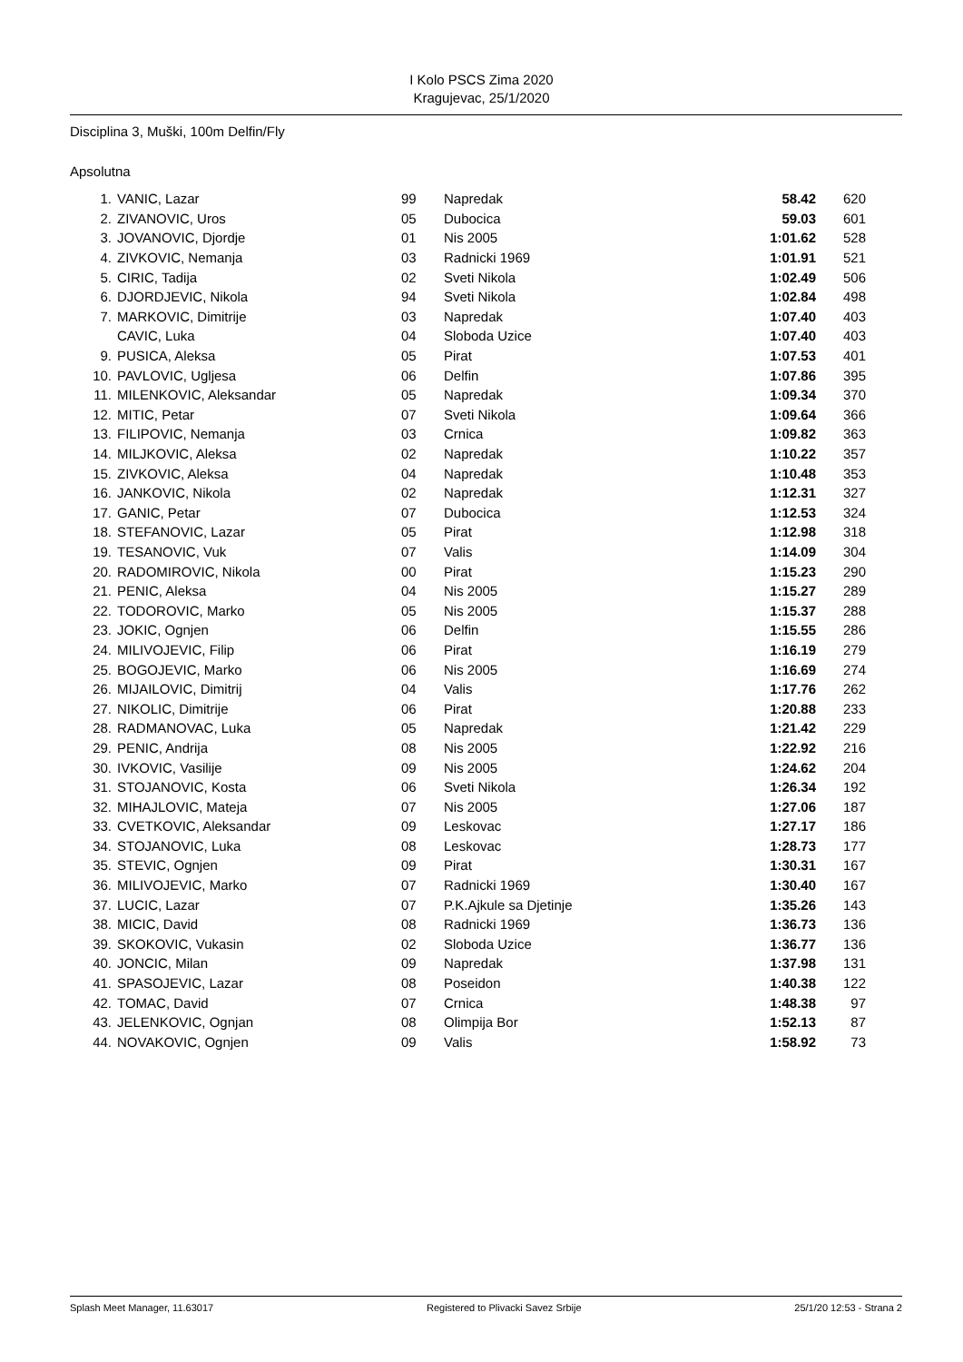I Kolo PSCS Zima 2020
Kragujevac, 25/1/2020
Disciplina 3, Muški, 100m Delfin/Fly
Apsolutna
| 1. | VANIC, Lazar | 99 | Napredak | 58.42 | 620 |
| 2. | ZIVANOVIC, Uros | 05 | Dubocica | 59.03 | 601 |
| 3. | JOVANOVIC, Djordje | 01 | Nis 2005 | 1:01.62 | 528 |
| 4. | ZIVKOVIC, Nemanja | 03 | Radnicki 1969 | 1:01.91 | 521 |
| 5. | CIRIC, Tadija | 02 | Sveti Nikola | 1:02.49 | 506 |
| 6. | DJORDJEVIC, Nikola | 94 | Sveti Nikola | 1:02.84 | 498 |
| 7. | MARKOVIC, Dimitrije | 03 | Napredak | 1:07.40 | 403 |
| | CAVIC, Luka | 04 | Sloboda Uzice | 1:07.40 | 403 |
| 9. | PUSICA, Aleksa | 05 | Pirat | 1:07.53 | 401 |
| 10. | PAVLOVIC, Ugljesa | 06 | Delfin | 1:07.86 | 395 |
| 11. | MILENKOVIC, Aleksandar | 05 | Napredak | 1:09.34 | 370 |
| 12. | MITIC, Petar | 07 | Sveti Nikola | 1:09.64 | 366 |
| 13. | FILIPOVIC, Nemanja | 03 | Crnica | 1:09.82 | 363 |
| 14. | MILJKOVIC, Aleksa | 02 | Napredak | 1:10.22 | 357 |
| 15. | ZIVKOVIC, Aleksa | 04 | Napredak | 1:10.48 | 353 |
| 16. | JANKOVIC, Nikola | 02 | Napredak | 1:12.31 | 327 |
| 17. | GANIC, Petar | 07 | Dubocica | 1:12.53 | 324 |
| 18. | STEFANOVIC, Lazar | 05 | Pirat | 1:12.98 | 318 |
| 19. | TESANOVIC, Vuk | 07 | Valis | 1:14.09 | 304 |
| 20. | RADOMIROVIC, Nikola | 00 | Pirat | 1:15.23 | 290 |
| 21. | PENIC, Aleksa | 04 | Nis 2005 | 1:15.27 | 289 |
| 22. | TODOROVIC, Marko | 05 | Nis 2005 | 1:15.37 | 288 |
| 23. | JOKIC, Ognjen | 06 | Delfin | 1:15.55 | 286 |
| 24. | MILIVOJEVIC, Filip | 06 | Pirat | 1:16.19 | 279 |
| 25. | BOGOJEVIC, Marko | 06 | Nis 2005 | 1:16.69 | 274 |
| 26. | MIJAILOVIC, Dimitrij | 04 | Valis | 1:17.76 | 262 |
| 27. | NIKOLIC, Dimitrije | 06 | Pirat | 1:20.88 | 233 |
| 28. | RADMANOVAC, Luka | 05 | Napredak | 1:21.42 | 229 |
| 29. | PENIC, Andrija | 08 | Nis 2005 | 1:22.92 | 216 |
| 30. | IVKOVIC, Vasilije | 09 | Nis 2005 | 1:24.62 | 204 |
| 31. | STOJANOVIC, Kosta | 06 | Sveti Nikola | 1:26.34 | 192 |
| 32. | MIHAJLOVIC, Mateja | 07 | Nis 2005 | 1:27.06 | 187 |
| 33. | CVETKOVIC, Aleksandar | 09 | Leskovac | 1:27.17 | 186 |
| 34. | STOJANOVIC, Luka | 08 | Leskovac | 1:28.73 | 177 |
| 35. | STEVIC, Ognjen | 09 | Pirat | 1:30.31 | 167 |
| 36. | MILIVOJEVIC, Marko | 07 | Radnicki 1969 | 1:30.40 | 167 |
| 37. | LUCIC, Lazar | 07 | P.K.Ajkule sa Djetinje | 1:35.26 | 143 |
| 38. | MICIC, David | 08 | Radnicki 1969 | 1:36.73 | 136 |
| 39. | SKOKOVIC, Vukasin | 02 | Sloboda Uzice | 1:36.77 | 136 |
| 40. | JONCIC, Milan | 09 | Napredak | 1:37.98 | 131 |
| 41. | SPASOJEVIC, Lazar | 08 | Poseidon | 1:40.38 | 122 |
| 42. | TOMAC, David | 07 | Crnica | 1:48.38 | 97 |
| 43. | JELENKOVIC, Ognjan | 08 | Olimpija Bor | 1:52.13 | 87 |
| 44. | NOVAKOVIC, Ognjen | 09 | Valis | 1:58.92 | 73 |
Splash Meet Manager, 11.63017 Registered to Plivacki Savez Srbije 25/1/20 12:53 - Strana 2